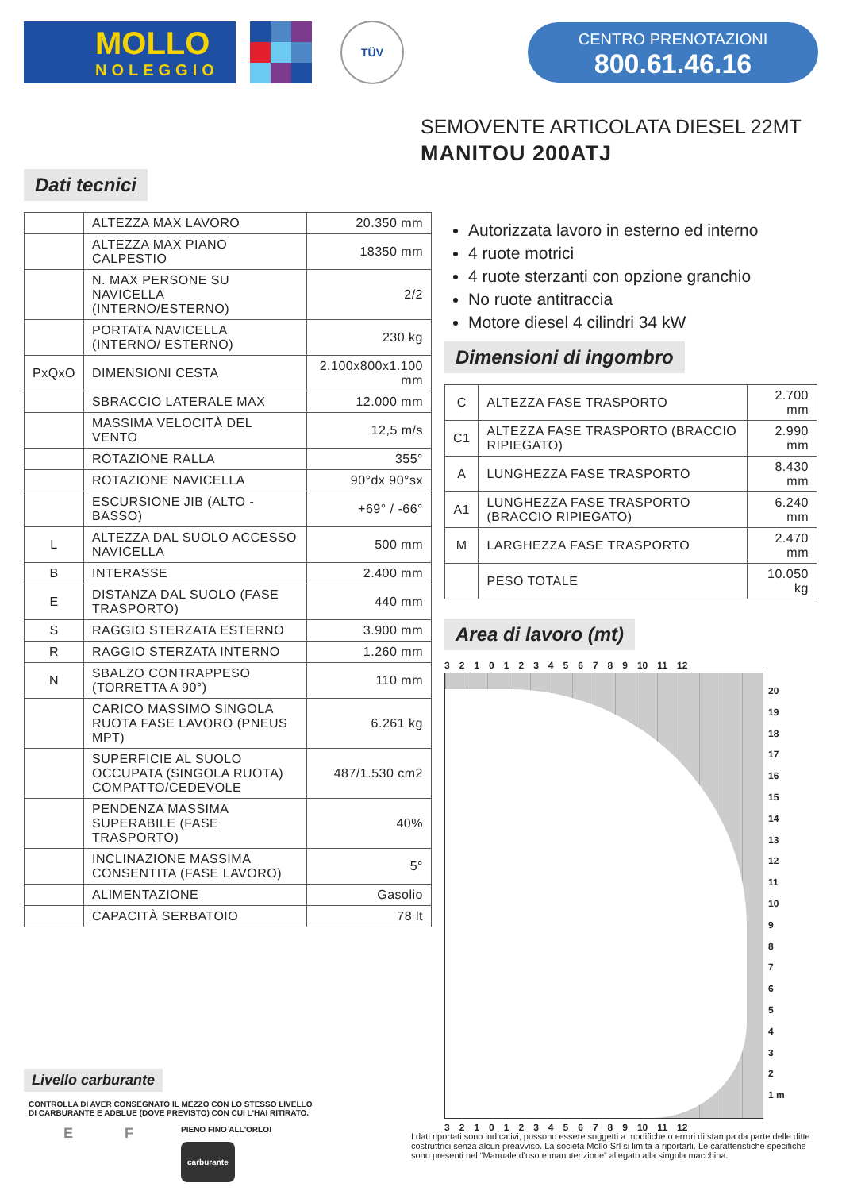MOLLO
NOLEGGIO
TÜV
CENTRO PRENOTAZIONI
800.61.46.16
SEMOVENTE ARTICOLATA DIESEL 22MT
MANITOU 200ATJ
Dati tecnici
| | ALTEZZA MAX LAVORO | 20.350 mm |
| | ALTEZZA MAX PIANO CALPESTIO | 18350 mm |
| | N. MAX PERSONE SU NAVICELLA (INTERNO/ESTERNO) | 2/2 |
| | PORTATA NAVICELLA (INTERNO/ ESTERNO) | 230 kg |
| PxQxO | DIMENSIONI CESTA | 2.100x800x1.100 mm |
| | SBRACCIO LATERALE MAX | 12.000 mm |
| | MASSIMA VELOCITÀ DEL VENTO | 12,5 m/s |
| | ROTAZIONE RALLA | 355° |
| | ROTAZIONE NAVICELLA | 90°dx 90°sx |
| | ESCURSIONE JIB (ALTO - BASSO) | +69° / -66° |
| L | ALTEZZA DAL SUOLO ACCESSO NAVICELLA | 500 mm |
| B | INTERASSE | 2.400 mm |
| E | DISTANZA DAL SUOLO (FASE TRASPORTO) | 440 mm |
| S | RAGGIO STERZATA ESTERNO | 3.900 mm |
| R | RAGGIO STERZATA INTERNO | 1.260 mm |
| N | SBALZO CONTRAPPESO (TORRETTA A 90°) | 110 mm |
| | CARICO MASSIMO SINGOLA RUOTA FASE LAVORO (PNEUS MPT) | 6.261 kg |
| | SUPERFICIE AL SUOLO OCCUPATA (SINGOLA RUOTA) COMPATTO/CEDEVOLE | 487/1.530 cm2 |
| | PENDENZA MASSIMA SUPERABILE (FASE TRASPORTO) | 40% |
| | INCLINAZIONE MASSIMA CONSENTITA (FASE LAVORO) | 5° |
| | ALIMENTAZIONE | Gasolio |
| | CAPACITÀ SERBATOIO | 78 lt |
Livello carburante
CONTROLLA DI AVER CONSEGNATO IL MEZZO CON LO STESSO LIVELLO
DI CARBURANTE E ADBLUE (DOVE PREVISTO) CON CUI L'HAI RITIRATO.
E F
PIENO FINO ALL'ORLO!
carburante
Autorizzata lavoro in esterno ed interno
4 ruote motrici
4 ruote sterzanti con opzione granchio
No ruote antitraccia
Motore diesel 4 cilindri 34 kW
Dimensioni di ingombro
| C | ALTEZZA FASE TRASPORTO | 2.700 mm |
| C1 | ALTEZZA FASE TRASPORTO (BRACCIO RIPIEGATO) | 2.990 mm |
| A | LUNGHEZZA FASE TRASPORTO | 8.430 mm |
| A1 | LUNGHEZZA FASE TRASPORTO (BRACCIO RIPIEGATO) | 6.240 mm |
| M | LARGHEZZA FASE TRASPORTO | 2.470 mm |
| | PESO TOTALE | 10.050 kg |
Area di lavoro (mt)
3210123456789 10 11 12
20
19
18
17
16
15
14
13
12
11
10
9
8
7
6
5
4
3
2
1 m
3210123456789 10 11 12
I dati riportati sono indicativi, possono essere soggetti a modifiche o errori di stampa da parte delle ditte costruttrici senza alcun preavviso. La società Mollo Srl si limita a riportarli. Le caratteristiche specifiche sono presenti nel “Manuale d'uso e manutenzione” allegato alla singola macchina.